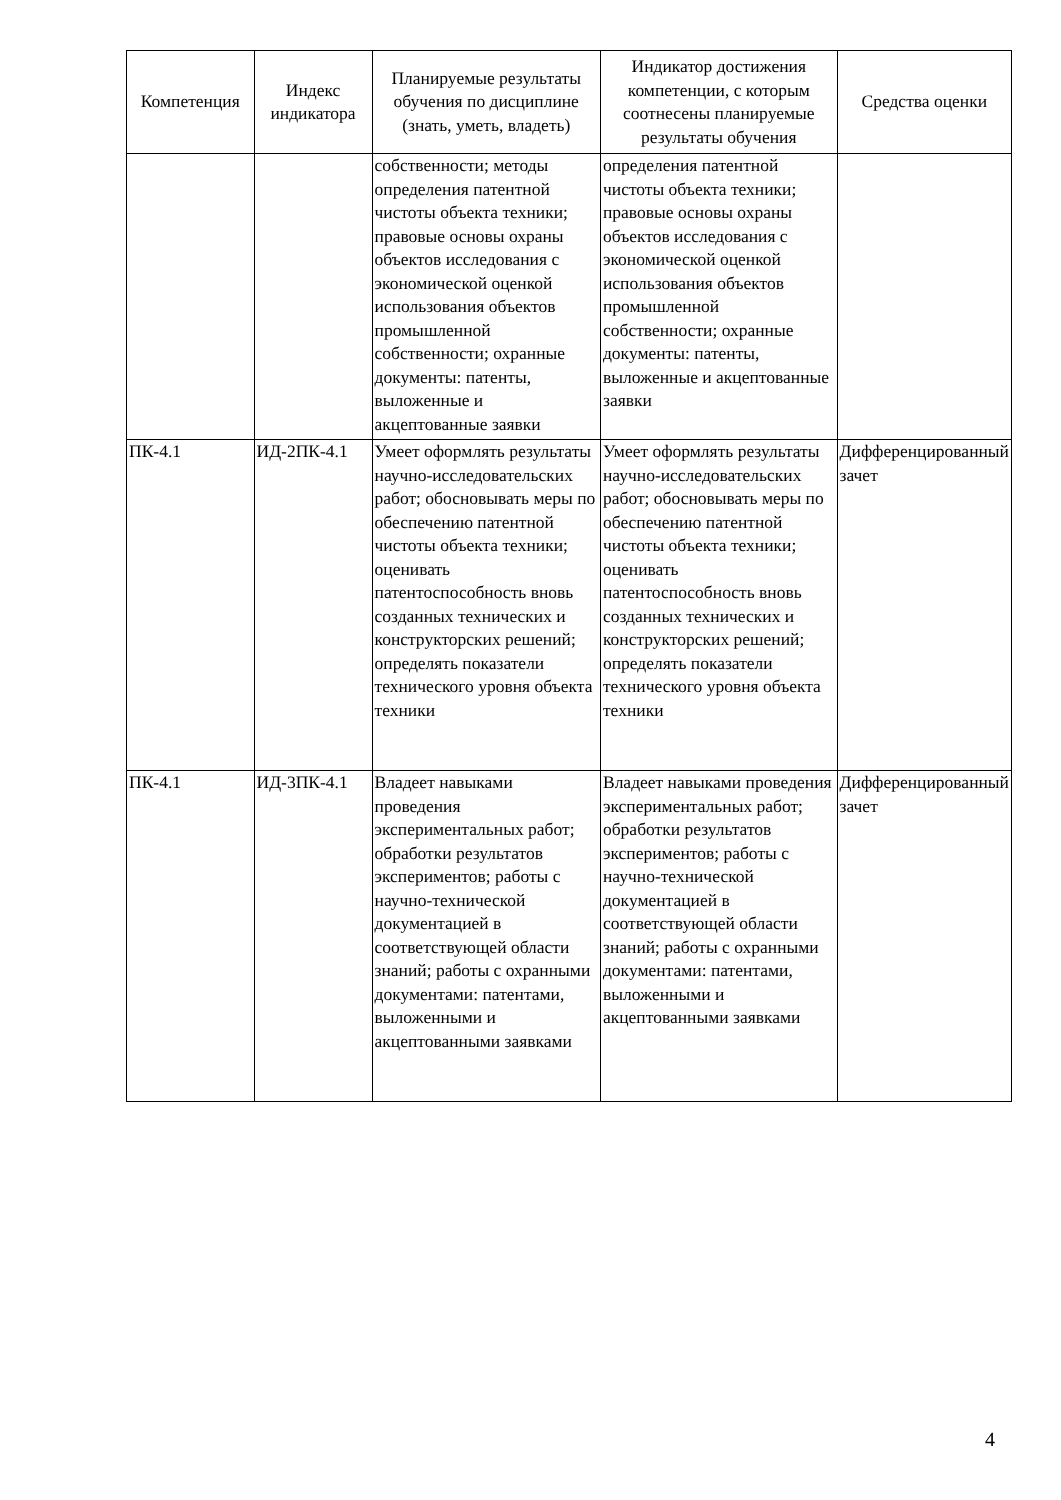| Компетенция | Индекс индикатора | Планируемые результаты обучения по дисциплине (знать, уметь, владеть) | Индикатор достижения компетенции, с которым соотнесены планируемые результаты обучения | Средства оценки |
| --- | --- | --- | --- | --- |
| | | собственности; методы определения патентной чистоты объекта техники; правовые основы охраны объектов исследования с экономической оценкой использования объектов промышленной собственности; охранные документы: патенты, выложенные и акцептованные заявки | определения патентной чистоты объекта техники; правовые основы охраны объектов исследования с экономической оценкой использования объектов промышленной собственности; охранные документы: патенты, выложенные и акцептованные заявки | |
| ПК-4.1 | ИД-2ПК-4.1 | Умеет оформлять результаты научно-исследовательских работ; обосновывать меры по обеспечению патентной чистоты объекта техники; оценивать патентоспособность вновь созданных технических и конструкторских решений; определять показатели технического уровня объекта техники | Умеет оформлять результаты научно-исследовательских работ; обосновывать меры по обеспечению патентной чистоты объекта техники; оценивать патентоспособность вновь созданных технических и конструкторских решений; определять показатели технического уровня объекта техники | Дифференцированный зачет |
| ПК-4.1 | ИД-3ПК-4.1 | Владеет навыками проведения экспериментальных работ; обработки результатов экспериментов; работы с научно-технической документацией в соответствующей области знаний; работы с охранными документами: патентами, выложенными и акцептованными заявками | Владеет навыками проведения экспериментальных работ; обработки результатов экспериментов; работы с научно-технической документацией в соответствующей области знаний; работы с охранными документами: патентами, выложенными и акцептованными заявками | Дифференцированный зачет |
4